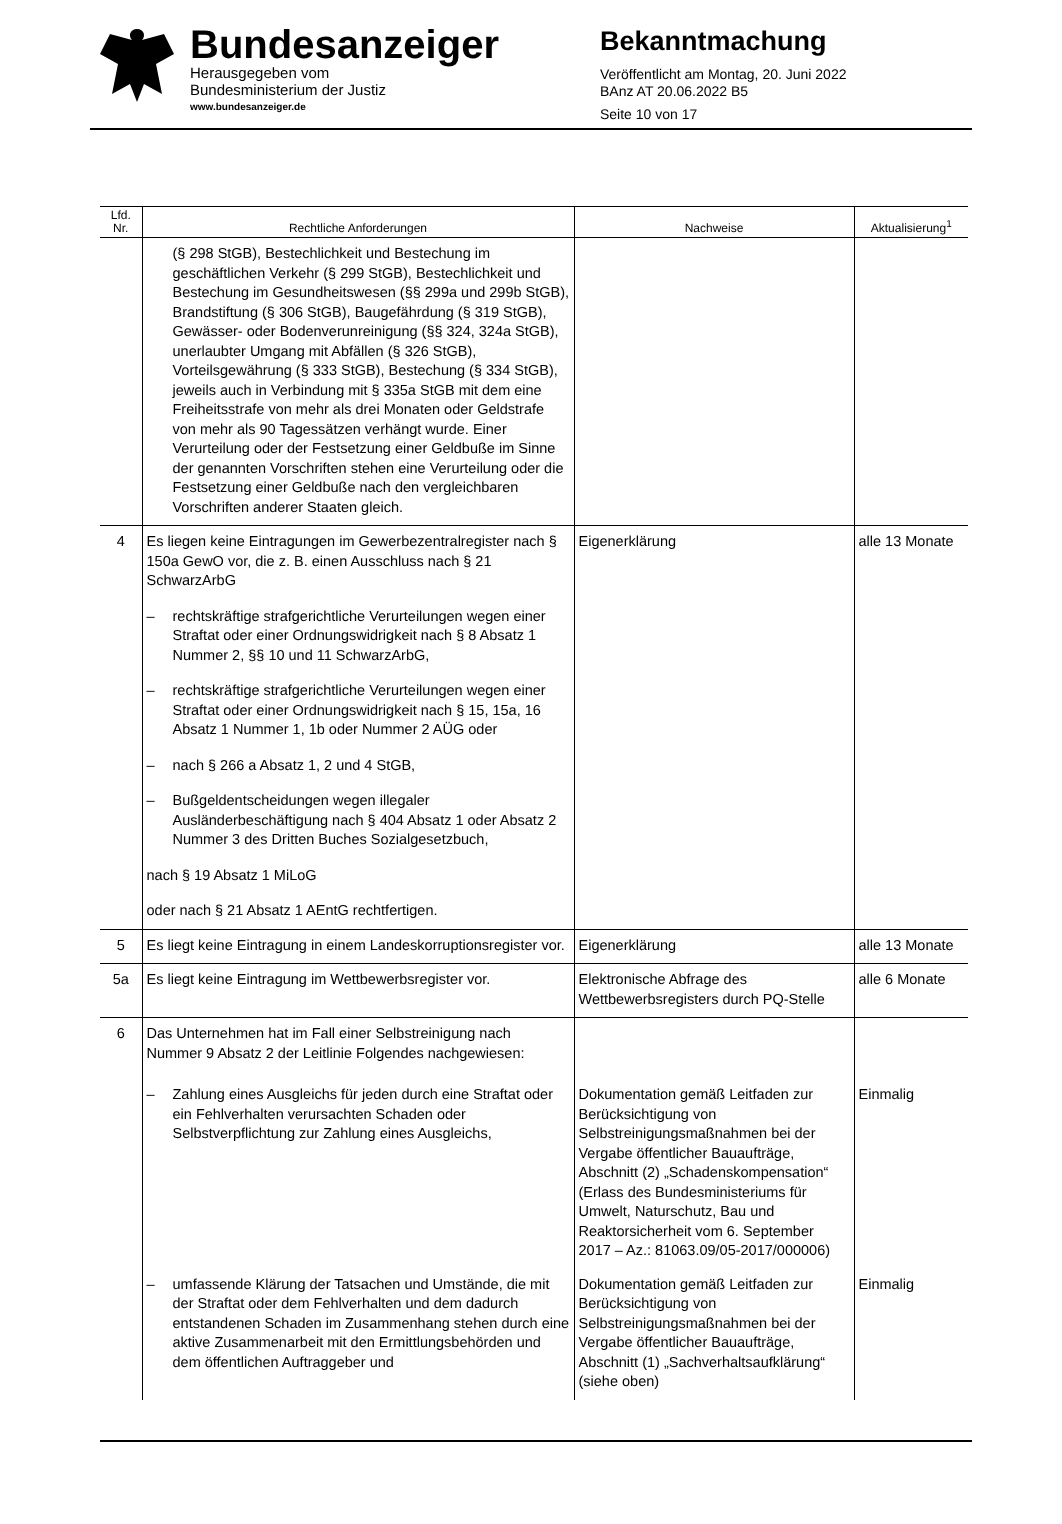Bundesanzeiger
Herausgegeben vom
Bundesministerium der Justiz
www.bundesanzeiger.de
Bekanntmachung
Veröffentlicht am Montag, 20. Juni 2022
BAnz AT 20.06.2022 B5
Seite 10 von 17
| Lfd. Nr. | Rechtliche Anforderungen | Nachweise | Aktualisierung<sup>1</sup> |
| --- | --- | --- | --- |
| | (§ 298 StGB), Bestechlichkeit und Bestechung im geschäftlichen Verkehr (§ 299 StGB), Bestechlichkeit und Bestechung im Gesundheitswesen (§§ 299a und 299b StGB), Brandstiftung (§ 306 StGB), Baugefährdung (§ 319 StGB), Gewässer- oder Bodenverunreinigung (§§ 324, 324a StGB), unerlaubter Umgang mit Abfällen (§ 326 StGB), Vorteilsgewährung (§ 333 StGB), Bestechung (§ 334 StGB), jeweils auch in Verbindung mit § 335a StGB mit dem eine Freiheitsstrafe von mehr als drei Monaten oder Geldstrafe von mehr als 90 Tagessätzen verhängt wurde. Einer Verurteilung oder der Festsetzung einer Geldbuße im Sinne der genannten Vorschriften stehen eine Verurteilung oder die Festsetzung einer Geldbuße nach den vergleichbaren Vorschriften anderer Staaten gleich. | | |
| 4 | Es liegen keine Eintragungen im Gewerbezentralregister nach § 150a GewO vor, die z. B. einen Ausschluss nach § 21 SchwarzArbG – rechtskräftige strafgerichtliche Verurteilungen wegen einer Straftat oder einer Ordnungswidrigkeit nach § 8 Absatz 1 Nummer 2, §§ 10 und 11 SchwarzArbG, – rechtskräftige strafgerichtliche Verurteilungen wegen einer Straftat oder einer Ordnungswidrigkeit nach § 15, 15a, 16 Absatz 1 Nummer 1, 1b oder Nummer 2 AÜG oder – nach § 266 a Absatz 1, 2 und 4 StGB, – Bußgeldentscheidungen wegen illegaler Ausländerbeschäftigung nach § 404 Absatz 1 oder Absatz 2 Nummer 3 des Dritten Buches Sozialgesetzbuch, nach § 19 Absatz 1 MiLoG oder nach § 21 Absatz 1 AEntG rechtfertigen. | Eigenerklärung | alle 13 Monate |
| 5 | Es liegt keine Eintragung in einem Landeskorruptionsregister vor. | Eigenerklärung | alle 13 Monate |
| 5a | Es liegt keine Eintragung im Wettbewerbsregister vor. | Elektronische Abfrage des Wettbewerbsregisters durch PQ-Stelle | alle 6 Monate |
| 6 | Das Unternehmen hat im Fall einer Selbstreinigung nach Nummer 9 Absatz 2 der Leitlinie Folgendes nachgewiesen: | | |
| | – Zahlung eines Ausgleichs für jeden durch eine Straftat oder ein Fehlverhalten verursachten Schaden oder Selbstverpflichtung zur Zahlung eines Ausgleichs, | Dokumentation gemäß Leitfaden zur Berücksichtigung von Selbstreinigungsmaßnahmen bei der Vergabe öffentlicher Bauaufträge, Abschnitt (2) „Schadenskompensation“ (Erlass des Bundesministeriums für Umwelt, Naturschutz, Bau und Reaktorsicherheit vom 6. September 2017 – Az.: 81063.09/05-2017/000006) | Einmalig |
| | – umfassende Klärung der Tatsachen und Umstände, die mit der Straftat oder dem Fehlverhalten und dem dadurch entstandenen Schaden im Zusammenhang stehen durch eine aktive Zusammenarbeit mit den Ermittlungsbehörden und dem öffentlichen Auftraggeber und | Dokumentation gemäß Leitfaden zur Berücksichtigung von Selbstreinigungsmaßnahmen bei der Vergabe öffentlicher Bauaufträge, Abschnitt (1) „Sachverhaltsaufklärung“ (siehe oben) | Einmalig |